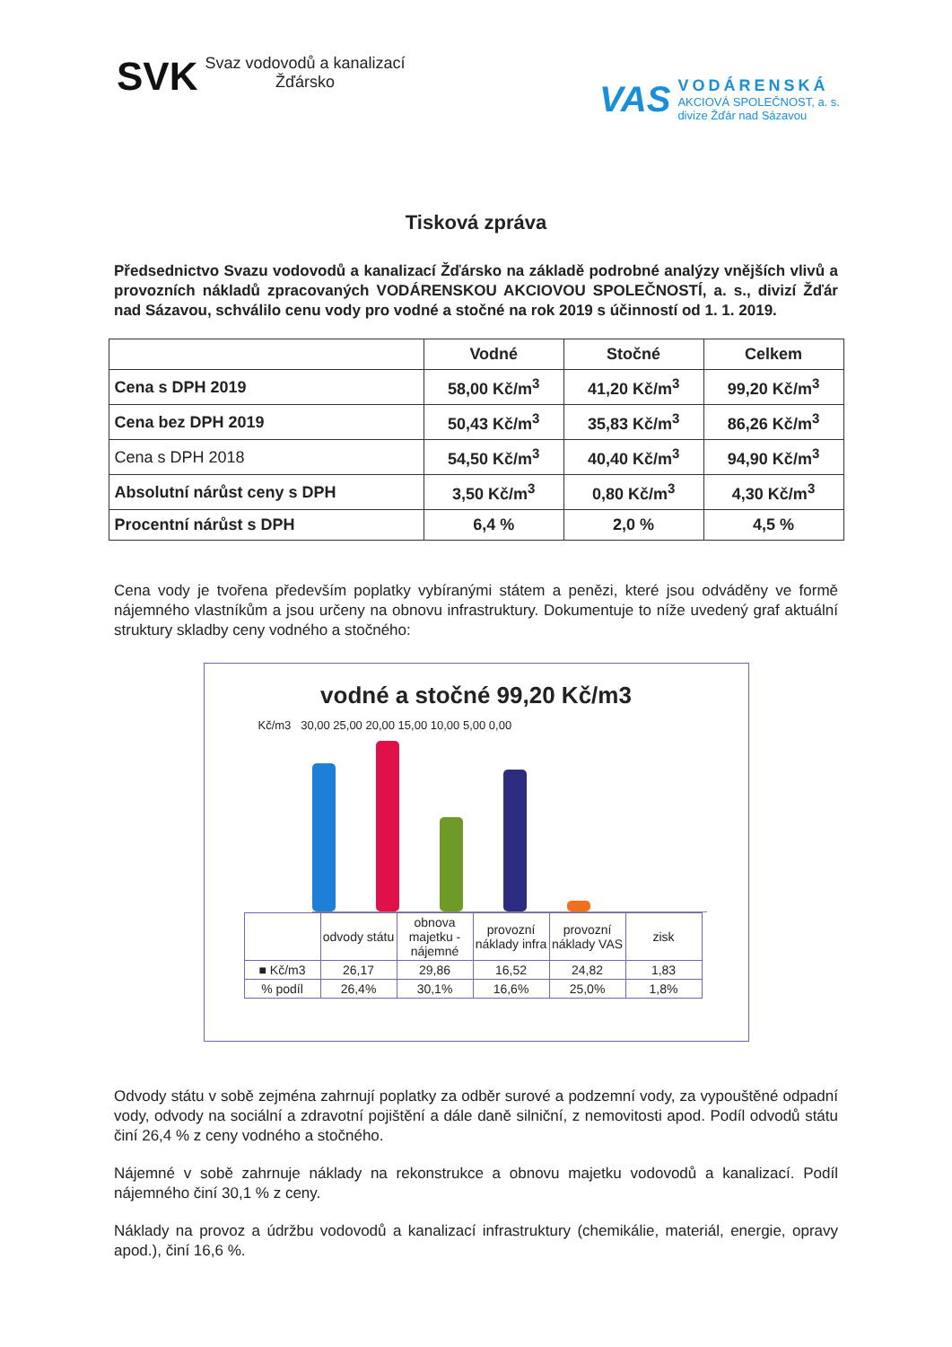SVK
Svaz vodovodů a kanalizací
Žďársko
VAS
VODÁRENSKÁ
AKCIOVÁ SPOLEČNOST, a. s.
divize Žďár nad Sázavou
Tisková zpráva
Předsednictvo Svazu vodovodů a kanalizací Žďársko na základě podrobné analýzy vnějších vlivů a provozních nákladů zpracovaných VODÁRENSKOU AKCIOVOU SPOLEČNOSTÍ, a. s., divizí Žďár nad Sázavou, schválilo cenu vody pro vodné a stočné na rok 2019 s účinností od 1. 1. 2019.
| | Vodné | Stočné | Celkem |
| --- | --- | --- | --- |
| Cena s DPH 2019 | 58,00 Kč/m<sup>3</sup> | 41,20 Kč/m<sup>3</sup> | 99,20 Kč/m<sup>3</sup> |
| Cena bez DPH 2019 | 50,43 Kč/m<sup>3</sup> | 35,83 Kč/m<sup>3</sup> | 86,26 Kč/m<sup>3</sup> |
| Cena s DPH 2018 | 54,50 Kč/m<sup>3</sup> | 40,40 Kč/m<sup>3</sup> | 94,90 Kč/m<sup>3</sup> |
| Absolutní nárůst ceny s DPH | 3,50 Kč/m<sup>3</sup> | 0,80 Kč/m<sup>3</sup> | 4,30 Kč/m<sup>3</sup> |
| Procentní nárůst s DPH | 6,4 % | 2,0 % | 4,5 % |
Cena vody je tvořena především poplatky vybíranými státem a penězi, které jsou odváděny ve formě nájemného vlastníkům a jsou určeny na obnovu infrastruktury. Dokumentuje to níže uvedený graf aktuální struktury skladby ceny vodného a stočného:
vodné a stočné 99,20 Kč/m3
Kč/m3 30,00 25,00 20,00 15,00 10,00 5,00 0,00
| | odvody státu | obnova majetku - nájemné | provozní náklady infra | provozní náklady VAS | zisk |
| ■ Kč/m3 | 26,17 | 29,86 | 16,52 | 24,82 | 1,83 |
| % podíl | 26,4% | 30,1% | 16,6% | 25,0% | 1,8% |
Odvody státu v sobě zejména zahrnují poplatky za odběr surové a podzemní vody, za vypouštěné odpadní vody, odvody na sociální a zdravotní pojištění a dále daně silniční, z nemovitosti apod. Podíl odvodů státu činí 26,4 % z ceny vodného a stočného.
Nájemné v sobě zahrnuje náklady na rekonstrukce a obnovu majetku vodovodů a kanalizací. Podíl nájemného činí 30,1 % z ceny.
Náklady na provoz a údržbu vodovodů a kanalizací infrastruktury (chemikálie, materiál, energie, opravy apod.), činí 16,6 %.